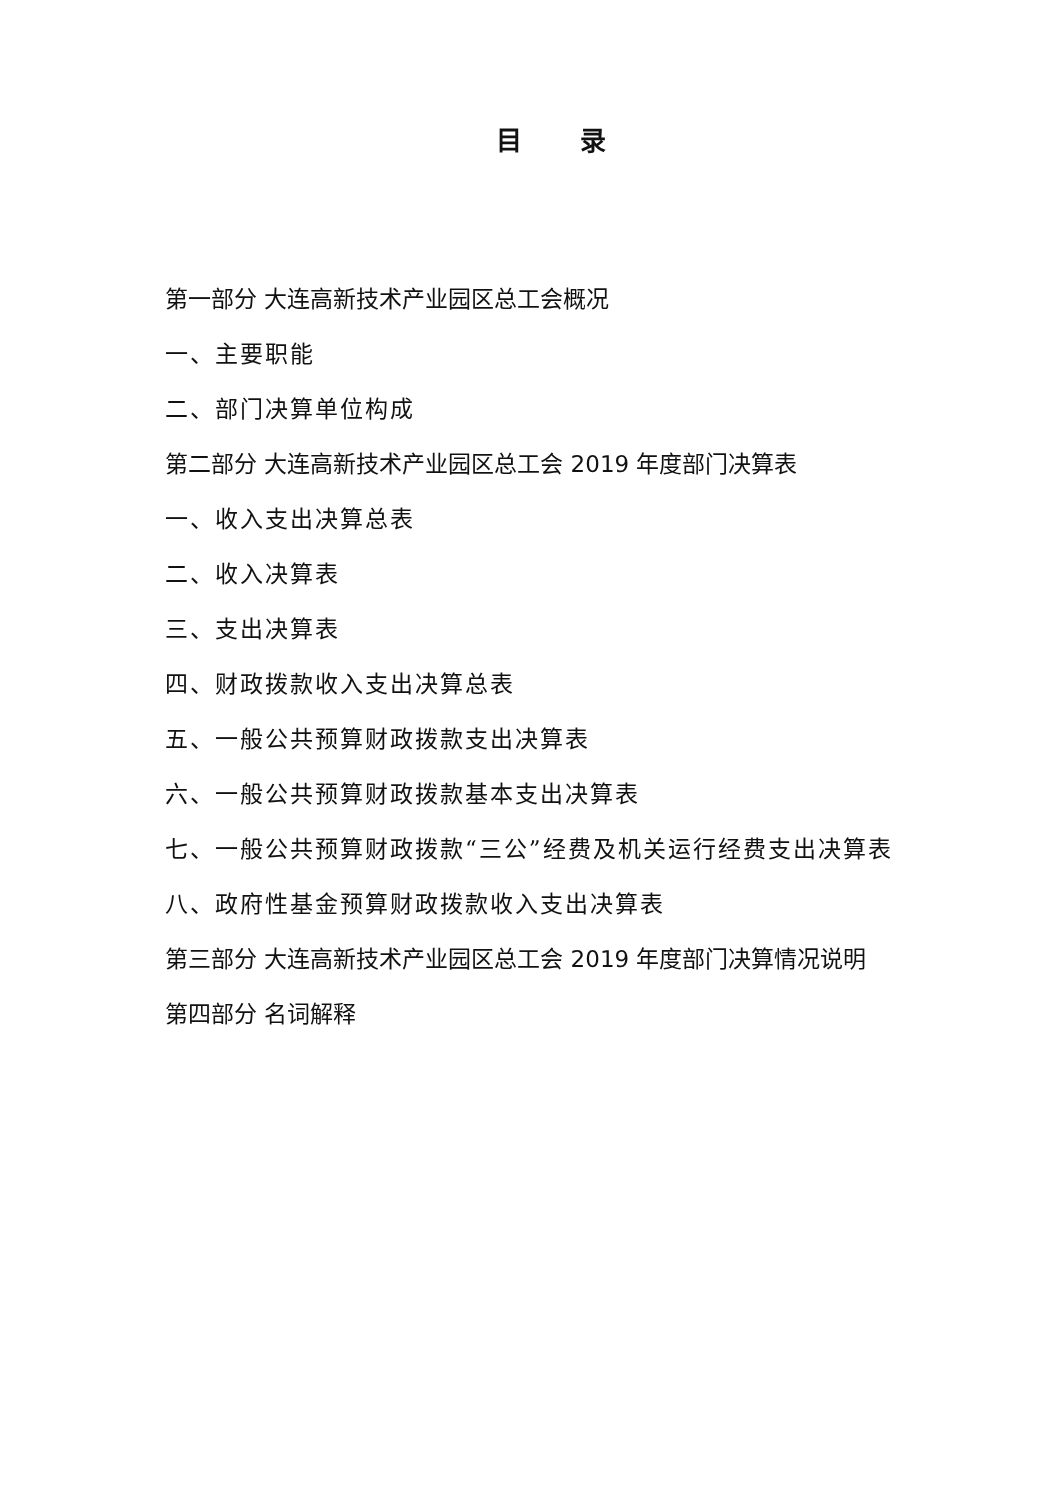目 录
第一部分 大连高新技术产业园区总工会概况
一、主要职能
二、部门决算单位构成
第二部分 大连高新技术产业园区总工会 2019 年度部门决算表
一、收入支出决算总表
二、收入决算表
三、支出决算表
四、财政拨款收入支出决算总表
五、一般公共预算财政拨款支出决算表
六、一般公共预算财政拨款基本支出决算表
七、一般公共预算财政拨款“三公”经费及机关运行经费支出决算表
八、政府性基金预算财政拨款收入支出决算表
第三部分 大连高新技术产业园区总工会 2019 年度部门决算情况说明
第四部分 名词解释